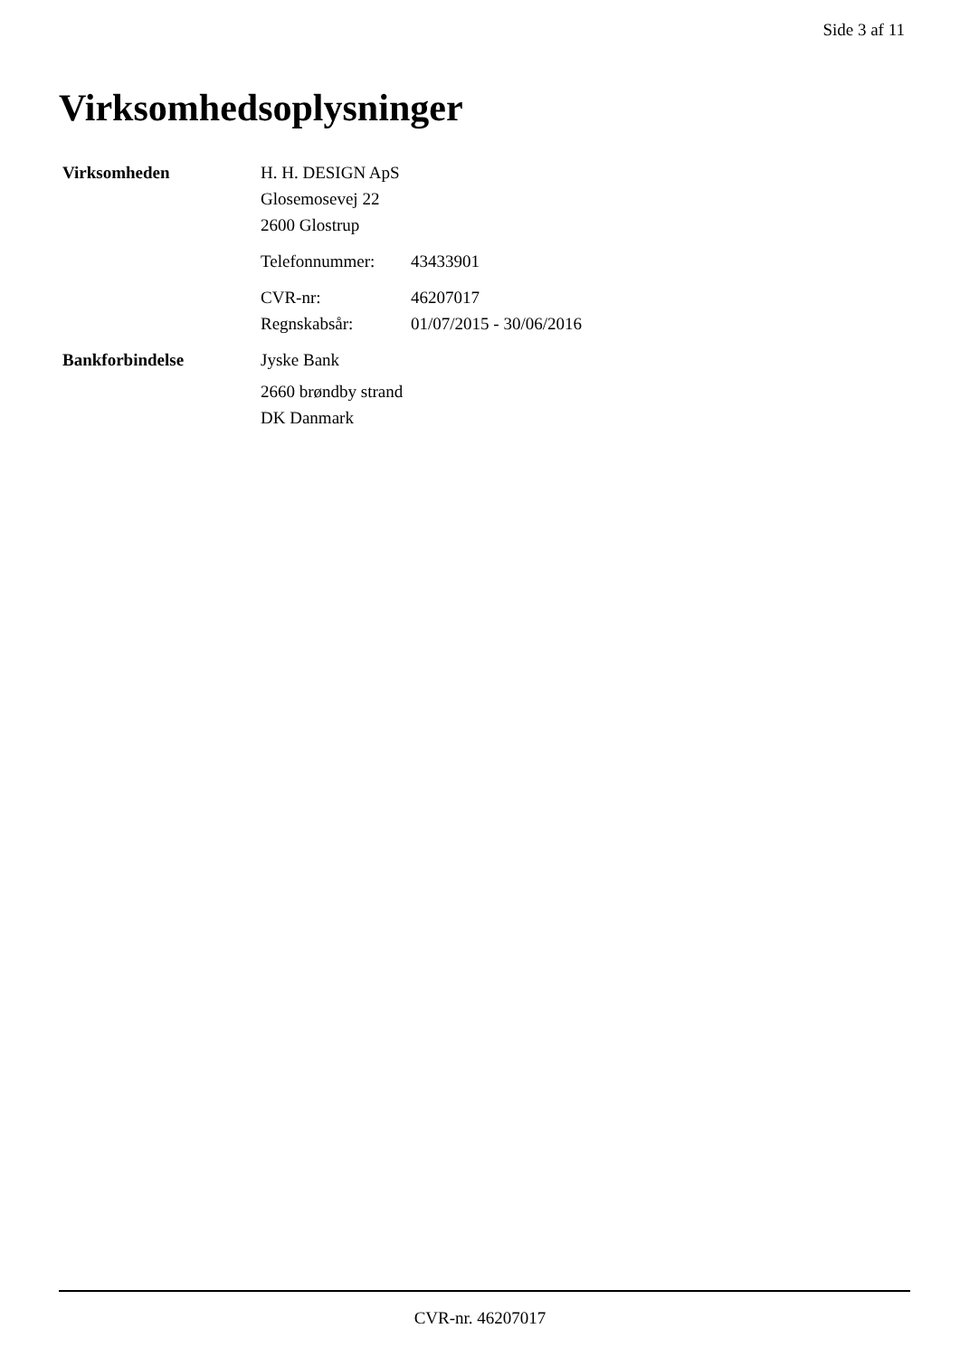Side 3 af 11
Virksomhedsoplysninger
Virksomheden H. H. DESIGN ApS
Glosemosevej 22
2600 Glostrup
Telefonnummer: 43433901
CVR-nr: 46207017
Regnskabsår: 01/07/2015 - 30/06/2016
Bankforbindelse Jyske Bank
2660 brøndby strand
DK Danmark
CVR-nr. 46207017